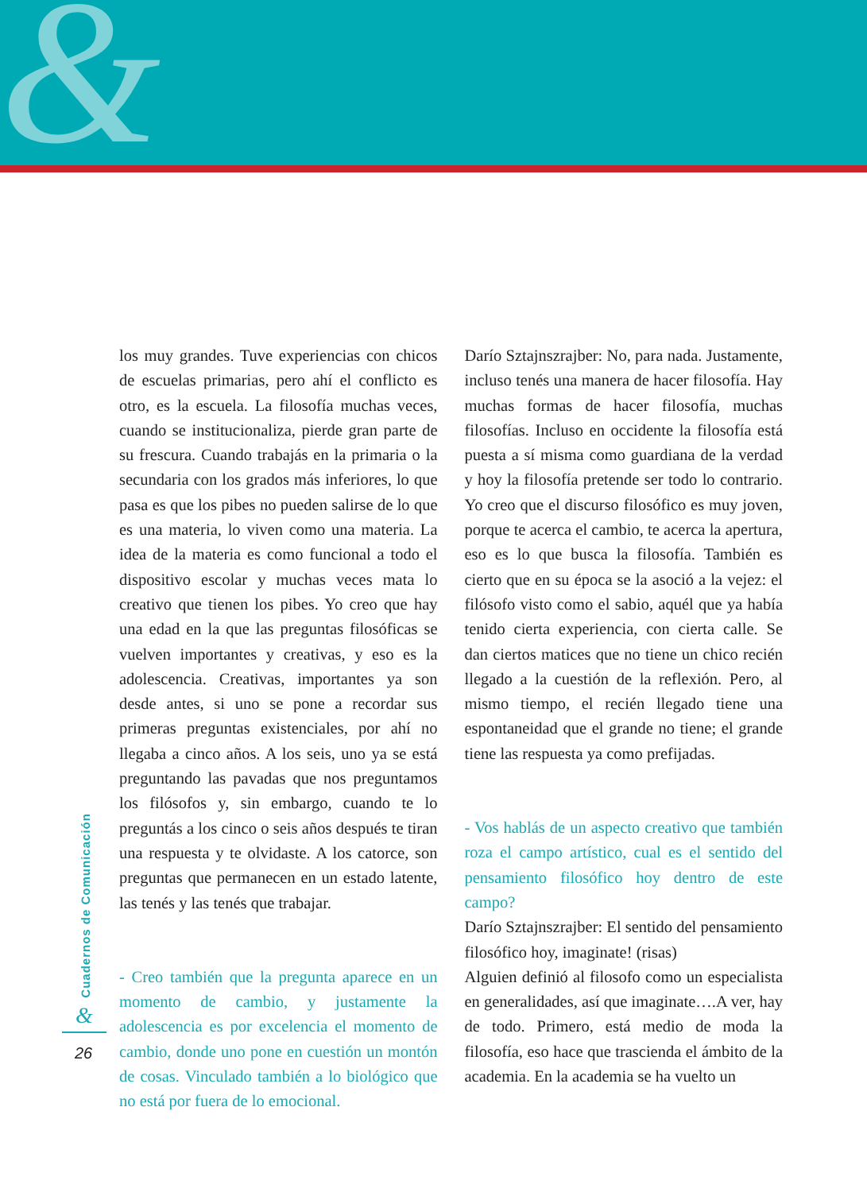&
los muy grandes. Tuve experiencias con chicos de escuelas primarias, pero ahí el conflicto es otro, es la escuela. La filosofía muchas veces, cuando se institucionaliza, pierde gran parte de su frescura. Cuando trabajás en la primaria o la secundaria con los grados más inferiores, lo que pasa es que los pibes no pueden salirse de lo que es una materia, lo viven como una materia. La idea de la materia es como funcional a todo el dispositivo escolar y muchas veces mata lo creativo que tienen los pibes. Yo creo que hay una edad en la que las preguntas filosóficas se vuelven importantes y creativas, y eso es la adolescencia. Creativas, importantes ya son desde antes, si uno se pone a recordar sus primeras preguntas existenciales, por ahí no llegaba a cinco años. A los seis, uno ya se está preguntando las pavadas que nos preguntamos los filósofos y, sin embargo, cuando te lo preguntás a los cinco o seis años después te tiran una respuesta y te olvidaste. A los catorce, son preguntas que permanecen en un estado latente, las tenés y las tenés que trabajar.
- Creo también que la pregunta aparece en un momento de cambio, y justamente la adolescencia es por excelencia el momento de cambio, donde uno pone en cuestión un montón de cosas. Vinculado también a lo biológico que no está por fuera de lo emocional.
Darío Sztajnszrajber: No, para nada. Justamente, incluso tenés una manera de hacer filosofía. Hay muchas formas de hacer filosofía, muchas filosofías. Incluso en occidente la filosofía está puesta a sí misma como guardiana de la verdad y hoy la filosofía pretende ser todo lo contrario. Yo creo que el discurso filosófico es muy joven, porque te acerca el cambio, te acerca la apertura, eso es lo que busca la filosofía. También es cierto que en su época se la asoció a la vejez: el filósofo visto como el sabio, aquél que ya había tenido cierta experiencia, con cierta calle. Se dan ciertos matices que no tiene un chico recién llegado a la cuestión de la reflexión. Pero, al mismo tiempo, el recién llegado tiene una espontaneidad que el grande no tiene; el grande tiene las respuesta ya como prefijadas.
- Vos hablás de un aspecto creativo que también roza el campo artístico, cual es el sentido del pensamiento filosófico hoy dentro de este campo?
Darío Sztajnszrajber: El sentido del pensamiento filosófico hoy, imaginate! (risas)
Alguien definió al filosofo como un especialista en generalidades, así que imaginate….A ver, hay de todo. Primero, está medio de moda la filosofía, eso hace que trascienda el ámbito de la academia. En la academia se ha vuelto un
Cuadernos de Comunicación
&
26